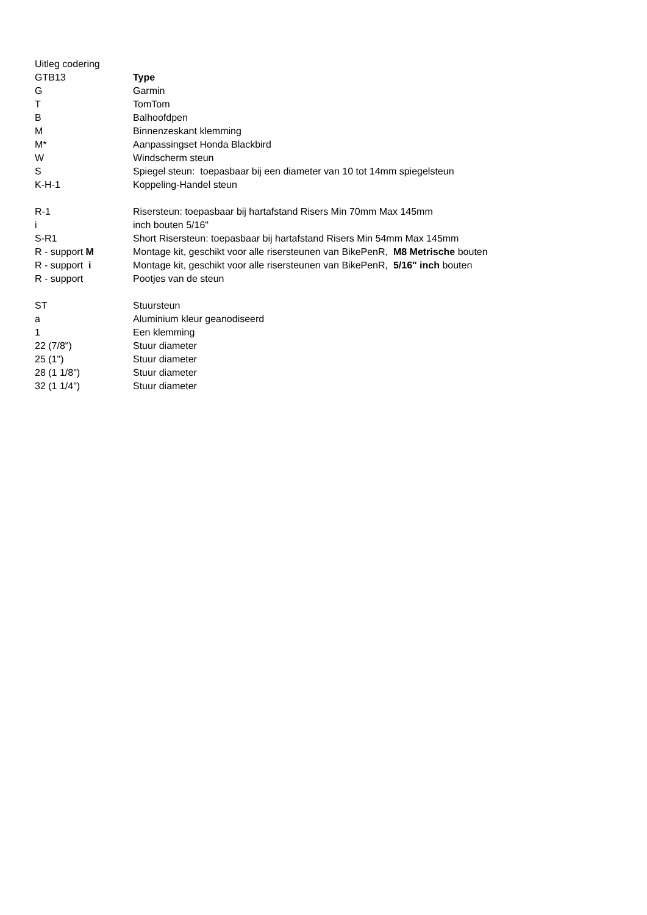| Uitleg codering | |
| GTB13 | Type |
| G | Garmin |
| T | TomTom |
| B | Balhoofdpen |
| M | Binnenzeskant klemming |
| M* | Aanpassingset Honda Blackbird |
| W | Windscherm steun |
| S | Spiegel steun: toepasbaar bij een diameter van 10 tot 14mm spiegelsteun |
| K-H-1 | Koppeling-Handel steun |
| R-1 | Risersteun: toepasbaar bij hartafstand Risers Min 70mm Max 145mm |
| i | inch bouten 5/16" |
| S-R1 | Short Risersteun: toepasbaar bij hartafstand Risers Min 54mm Max 145mm |
| R - support M | Montage kit, geschikt voor alle risersteunen van BikePenR, M8 Metrische bouten |
| R - support i | Montage kit, geschikt voor alle risersteunen van BikePenR, 5/16" inch bouten |
| R - support | Pootjes van de steun |
| ST | Stuursteun |
| a | Aluminium kleur geanodiseerd |
| 1 | Een klemming |
| 22 (7/8") | Stuur diameter |
| 25 (1") | Stuur diameter |
| 28 (1 1/8") | Stuur diameter |
| 32 (1 1/4") | Stuur diameter |